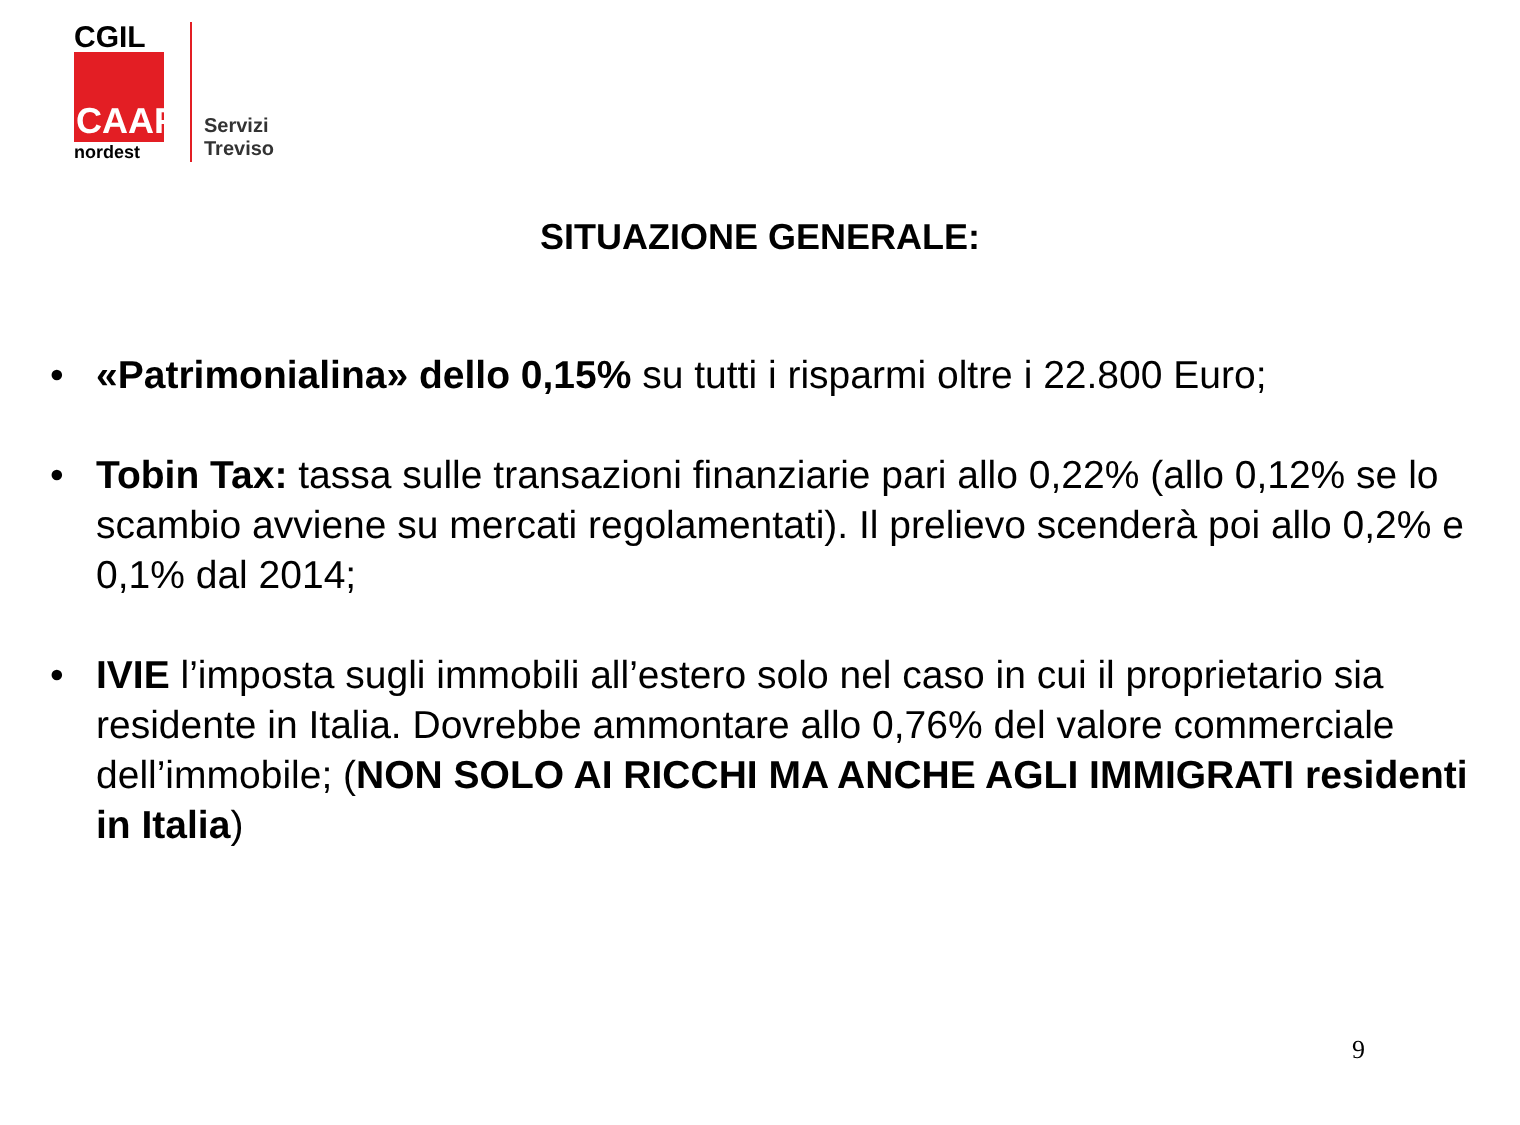CGIL
CAAF
nordest
Servizi
Treviso
SITUAZIONE GENERALE:
• «Patrimonialina» dello 0,15% su tutti i risparmi oltre i 22.800 Euro;
• Tobin Tax: tassa sulle transazioni finanziarie pari allo 0,22% (allo 0,12% se lo scambio avviene su mercati regolamentati). Il prelievo scenderà poi allo 0,2% e 0,1% dal 2014;
• IVIE l’imposta sugli immobili all’estero solo nel caso in cui il proprietario sia residente in Italia. Dovrebbe ammontare allo 0,76% del valore commerciale dell’immobile; (NON SOLO AI RICCHI MA ANCHE AGLI IMMIGRATI residenti in Italia)
9